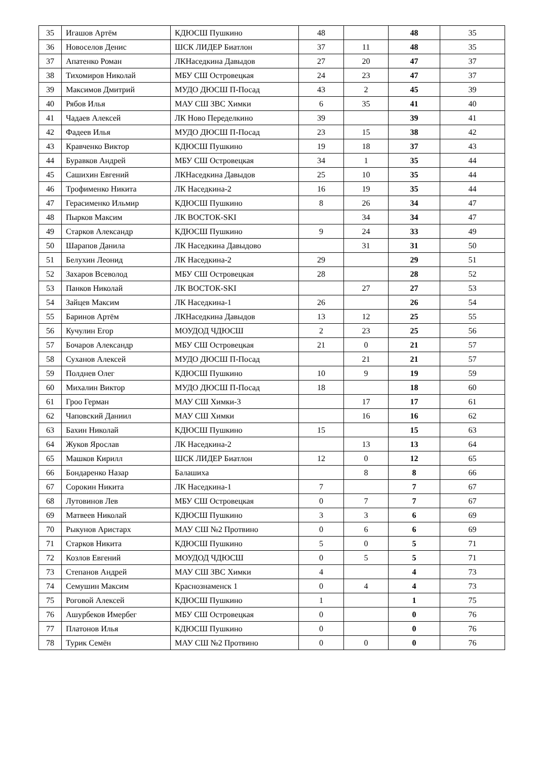| 35 | Игашов Артём | КДЮСШ Пушкино | 48 | | 48 | 35 |
| 36 | Новоселов Денис | ШСК ЛИДЕР Биатлон | 37 | 11 | 48 | 35 |
| 37 | Апатенко Роман | ЛКНаседкина Давыдов | 27 | 20 | 47 | 37 |
| 38 | Тихомиров Николай | МБУ СШ Островецкая | 24 | 23 | 47 | 37 |
| 39 | Максимов Дмитрий | МУДО ДЮСШ П-Посад | 43 | 2 | 45 | 39 |
| 40 | Рябов Илья | МАУ СШ ЗВС Химки | 6 | 35 | 41 | 40 |
| 41 | Чадаев Алексей | ЛК Ново Переделкино | 39 | | 39 | 41 |
| 42 | Фадеев Илья | МУДО ДЮСШ П-Посад | 23 | 15 | 38 | 42 |
| 43 | Кравченко Виктор | КДЮСШ Пушкино | 19 | 18 | 37 | 43 |
| 44 | Буравков Андрей | МБУ СШ Островецкая | 34 | 1 | 35 | 44 |
| 45 | Сашихин Евгений | ЛКНаседкина Давыдов | 25 | 10 | 35 | 44 |
| 46 | Трофименко Никита | ЛК Наседкина-2 | 16 | 19 | 35 | 44 |
| 47 | Герасименко Ильмир | КДЮСШ Пушкино | 8 | 26 | 34 | 47 |
| 48 | Пырков Максим | ЛК ВОСТОК-SKI | | 34 | 34 | 47 |
| 49 | Старков Александр | КДЮСШ Пушкино | 9 | 24 | 33 | 49 |
| 50 | Шарапов Данила | ЛК Наседкина Давыдово | | 31 | 31 | 50 |
| 51 | Белухин Леонид | ЛК Наседкина-2 | 29 | | 29 | 51 |
| 52 | Захаров Всеволод | МБУ СШ Островецкая | 28 | | 28 | 52 |
| 53 | Панков Николай | ЛК ВОСТОК-SKI | | 27 | 27 | 53 |
| 54 | Зайцев Максим | ЛК Наседкина-1 | 26 | | 26 | 54 |
| 55 | Баринов Артём | ЛКНаседкина Давыдов | 13 | 12 | 25 | 55 |
| 56 | Кучулин Егор | МОУДОД ЧДЮСШ | 2 | 23 | 25 | 56 |
| 57 | Бочаров Александр | МБУ СШ Островецкая | 21 | 0 | 21 | 57 |
| 58 | Суханов Алексей | МУДО ДЮСШ П-Посад | | 21 | 21 | 57 |
| 59 | Полднев Олег | КДЮСШ Пушкино | 10 | 9 | 19 | 59 |
| 60 | Михалин Виктор | МУДО ДЮСШ П-Посад | 18 | | 18 | 60 |
| 61 | Гроо Герман | МАУ СШ Химки-3 | | 17 | 17 | 61 |
| 62 | Чаповский Даниил | МАУ СШ Химки | | 16 | 16 | 62 |
| 63 | Бахин Николай | КДЮСШ Пушкино | 15 | | 15 | 63 |
| 64 | Жуков Ярослав | ЛК Наседкина-2 | | 13 | 13 | 64 |
| 65 | Машков Кирилл | ШСК ЛИДЕР Биатлон | 12 | 0 | 12 | 65 |
| 66 | Бондаренко Назар | Балашиха | | 8 | 8 | 66 |
| 67 | Сорокин Никита | ЛК Наседкина-1 | 7 | | 7 | 67 |
| 68 | Лутовинов Лев | МБУ СШ Островецкая | 0 | 7 | 7 | 67 |
| 69 | Матвеев Николай | КДЮСШ Пушкино | 3 | 3 | 6 | 69 |
| 70 | Рыкунов Аристарх | МАУ СШ №2 Протвино | 0 | 6 | 6 | 69 |
| 71 | Старков Никита | КДЮСШ Пушкино | 5 | 0 | 5 | 71 |
| 72 | Козлов Евгений | МОУДОД ЧДЮСШ | 0 | 5 | 5 | 71 |
| 73 | Степанов Андрей | МАУ СШ ЗВС Химки | 4 | | 4 | 73 |
| 74 | Семушин Максим | Краснознаменск 1 | 0 | 4 | 4 | 73 |
| 75 | Роговой Алексей | КДЮСШ Пушкино | 1 | | 1 | 75 |
| 76 | Ашурбеков Имербег | МБУ СШ Островецкая | 0 | | 0 | 76 |
| 77 | Платонов Илья | КДЮСШ Пушкино | 0 | | 0 | 76 |
| 78 | Турик Семён | МАУ СШ №2 Протвино | 0 | 0 | 0 | 76 |